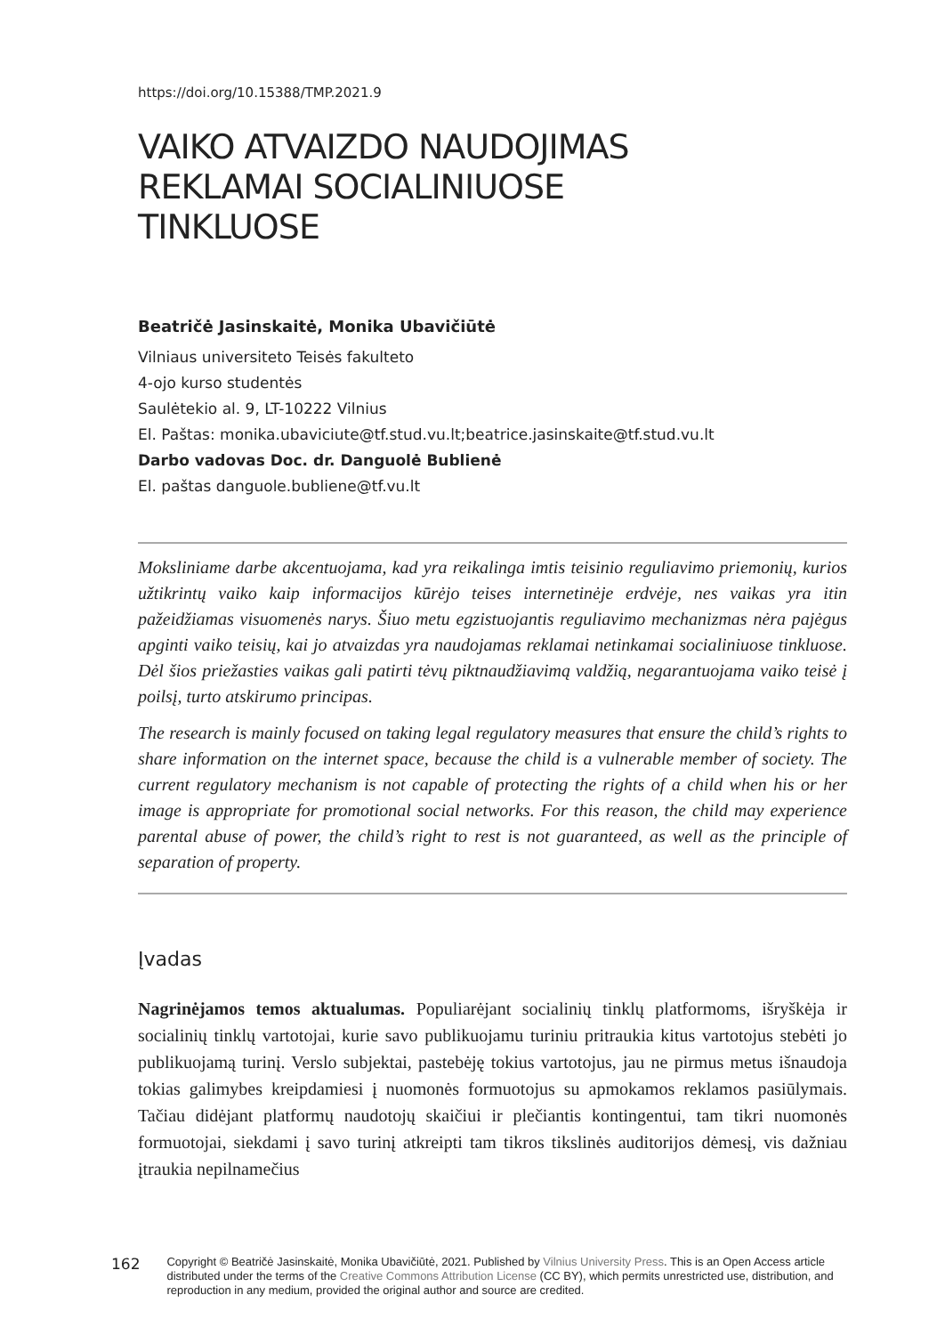https://doi.org/10.15388/TMP.2021.9
VAIKO ATVAIZDO NAUDOJIMAS
REKLAMAI SOCIALINIUOSE
TINKLUOSE
Beatričė Jasinskaitė, Monika Ubavičiūtė
Vilniaus universiteto Teisės fakulteto
4-ojo kurso studentės
Saulėtekio al. 9, LT-10222 Vilnius
El. Paštas: monika.ubaviciute@tf.stud.vu.lt;beatrice.jasinskaite@tf.stud.vu.lt
Darbo vadovas Doc. dr. Danguolė Bublienė
El. paštas danguole.bubliene@tf.vu.lt
Moksliniame darbe akcentuojama, kad yra reikalinga imtis teisinio reguliavimo priemonių, kurios užtikrintų vaiko kaip informacijos kūrėjo teises internetinėje erdvėje, nes vaikas yra itin pažeidžiamas visuomenės narys. Šiuo metu egzistuojantis reguliavimo mechanizmas nėra pajėgus apginti vaiko teisių, kai jo atvaizdas yra naudojamas reklamai netinkamai socialiniuose tinkluose. Dėl šios priežasties vaikas gali patirti tėvų piktnaudžiavimą valdžią, negarantuojama vaiko teisė į poilsį, turto atskirumo principas.
The research is mainly focused on taking legal regulatory measures that ensure the child’s rights to share information on the internet space, because the child is a vulnerable member of society. The current regulatory mechanism is not capable of protecting the rights of a child when his or her image is appropriate for promotional social networks. For this reason, the child may experience parental abuse of power, the child’s right to rest is not guaranteed, as well as the principle of separation of property.
Įvadas
Nagrinėjamos temos aktualumas. Populiarėjant socialinių tinklų platformoms, išryškėja ir socialinių tinklų vartotojai, kurie savo publikuojamu turiniu pritraukia kitus vartotojus stebėti jo publikuojamą turinį. Verslo subjektai, pastebėję tokius vartotojus, jau ne pirmus metus išnaudoja tokias galimybes kreipdamiesi į nuomonės formuotojus su apmokamos reklamos pasiūlymais. Tačiau didėjant platformų naudotojų skaičiui ir plečiantis kontingentui, tam tikri nuomonės formuotojai, siekdami į savo turinį atkreipti tam tikros tikslinės auditorijos dėmesį, vis dažniau įtraukia nepilnamečius
162
Copyright © Beatričė Jasinskaitė, Monika Ubavičiūtė, 2021. Published by Vilnius University Press. This is an Open Access article distributed under the terms of the Creative Commons Attribution License (CC BY), which permits unrestricted use, distribution, and reproduction in any medium, provided the original author and source are credited.